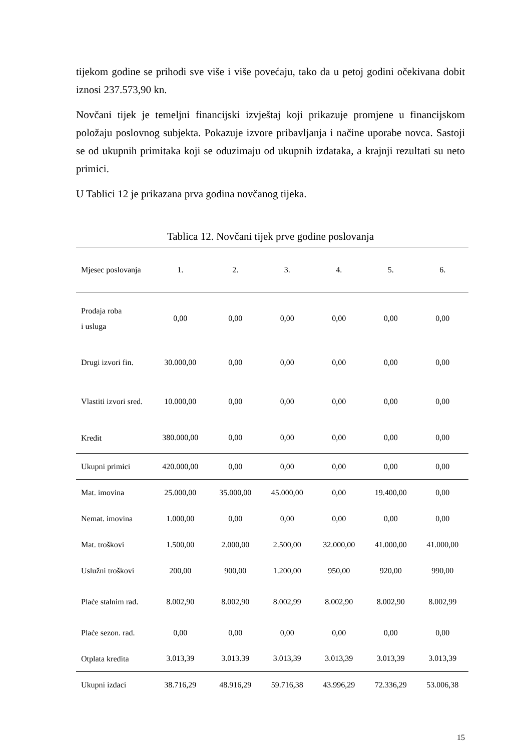tijekom godine se prihodi sve više i više povećaju, tako da u petoj godini očekivana dobit iznosi 237.573,90 kn.
Novčani tijek je temeljni financijski izvještaj koji prikazuje promjene u financijskom položaju poslovnog subjekta. Pokazuje izvore pribavljanja i načine uporabe novca. Sastoji se od ukupnih primitaka koji se oduzimaju od ukupnih izdataka, a krajnji rezultati su neto primici.
U Tablici 12 je prikazana prva godina novčanog tijeka.
Tablica 12. Novčani tijek prve godine poslovanja
| Mjesec poslovanja | 1. | 2. | 3. | 4. | 5. | 6. |
| --- | --- | --- | --- | --- | --- | --- |
| Prodaja roba i usluga | 0,00 | 0,00 | 0,00 | 0,00 | 0,00 | 0,00 |
| Drugi izvori fin. | 30.000,00 | 0,00 | 0,00 | 0,00 | 0,00 | 0,00 |
| Vlastiti izvori sred. | 10.000,00 | 0,00 | 0,00 | 0,00 | 0,00 | 0,00 |
| Kredit | 380.000,00 | 0,00 | 0,00 | 0,00 | 0,00 | 0,00 |
| Ukupni primici | 420.000,00 | 0,00 | 0,00 | 0,00 | 0,00 | 0,00 |
| Mat. imovina | 25.000,00 | 35.000,00 | 45.000,00 | 0,00 | 19.400,00 | 0,00 |
| Nemat. imovina | 1.000,00 | 0,00 | 0,00 | 0,00 | 0,00 | 0,00 |
| Mat. troškovi | 1.500,00 | 2.000,00 | 2.500,00 | 32.000,00 | 41.000,00 | 41.000,00 |
| Uslužni troškovi | 200,00 | 900,00 | 1.200,00 | 950,00 | 920,00 | 990,00 |
| Plaće stalnim rad. | 8.002,90 | 8.002,90 | 8.002,99 | 8.002,90 | 8.002,90 | 8.002,99 |
| Plaće sezon. rad. | 0,00 | 0,00 | 0,00 | 0,00 | 0,00 | 0,00 |
| Otplata kredita | 3.013,39 | 3.013.39 | 3.013,39 | 3.013,39 | 3.013,39 | 3.013,39 |
| Ukupni izdaci | 38.716,29 | 48.916,29 | 59.716,38 | 43.996,29 | 72.336,29 | 53.006,38 |
15